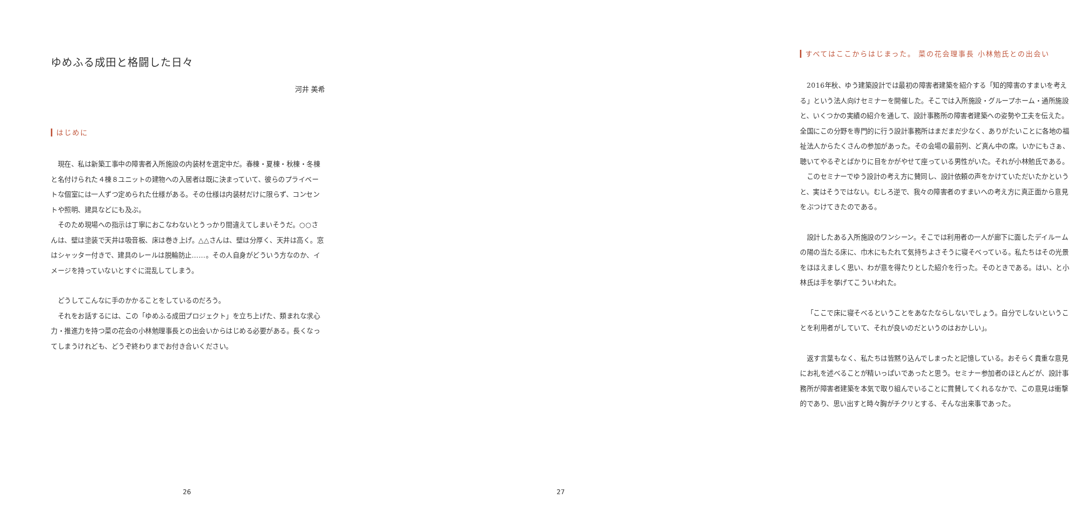ゆめふる成田と格闘した日々
河井 美希
はじめに
現在、私は新築工事中の障害者入所施設の内装材を選定中だ。春棟・夏棟・秋棟・冬棟と名付けられた４棟８ユニットの建物への入居者は既に決まっていて、彼らのプライベートな個室には一人ずつ定められた仕様がある。その仕様は内装材だけに限らず、コンセントや照明、建具などにも及ぶ。
そのため現場への指示は丁寧におこなわないとうっかり間違えてしまいそうだ。○○さんは、壁は塗装で天井は吸音板、床は巻き上げ。△△さんは、壁は分厚く、天井は高く。窓はシャッター付きで、建具のレールは脱輪防止……。その人自身がどういう方なのか、イメージを持っていないとすぐに混乱してしまう。
どうしてこんなに手のかかることをしているのだろう。
それをお話するには、この「ゆめふる成田プロジェクト」を立ち上げた、類まれな求心力・推進力を持つ菜の花会の小林勉理事長との出会いからはじめる必要がある。長くなってしまうけれども、どうぞ終わりまでお付き合いください。
26
すべてはここからはじまった。 菜の花会理事長 小林勉氏との出会い
2016年秋、ゆう建築設計では最初の障害者建築を紹介する「知的障害のすまいを考える」という法人向けセミナーを開催した。そこでは入所施設・グループホーム・通所施設と、いくつかの実績の紹介を通して、設計事務所の障害者建築への姿勢や工夫を伝えた。全国にこの分野を専門的に行う設計事務所はまだまだ少なく、ありがたいことに各地の福祉法人からたくさんの参加があった。その会場の最前列、ど真ん中の席。いかにもさぁ、聴いてやるぞとばかりに目をかがやせて座っている男性がいた。それが小林勉氏である。
このセミナーでゆう設計の考え方に賛同し、設計依頼の声をかけていただいたかというと、実はそうではない。むしろ逆で、我々の障害者のすまいへの考え方に真正面から意見をぶつけてきたのである。
設計したある入所施設のワンシーン。そこでは利用者の一人が廊下に面したデイルームの陽の当たる床に、巾木にもたれて気持ちよさそうに寝そべっている。私たちはその光景をほほえましく思い、わが意を得たりとした紹介を行った。そのときである。はい、と小林氏は手を挙げてこういわれた。
「ここで床に寝そべるということをあなたならしないでしょう。自分でしないということを利用者がしていて、それが良いのだというのはおかしい」。
返す言葉もなく、私たちは皆黙り込んでしまったと記憶している。おそらく貴重な意見にお礼を述べることが精いっぱいであったと思う。セミナー参加者のほとんどが、設計事務所が障害者建築を本気で取り組んでいることに賞賛してくれるなかで、この意見は衝撃的であり、思い出すと時々胸がチクリとする、そんな出来事であった。
27